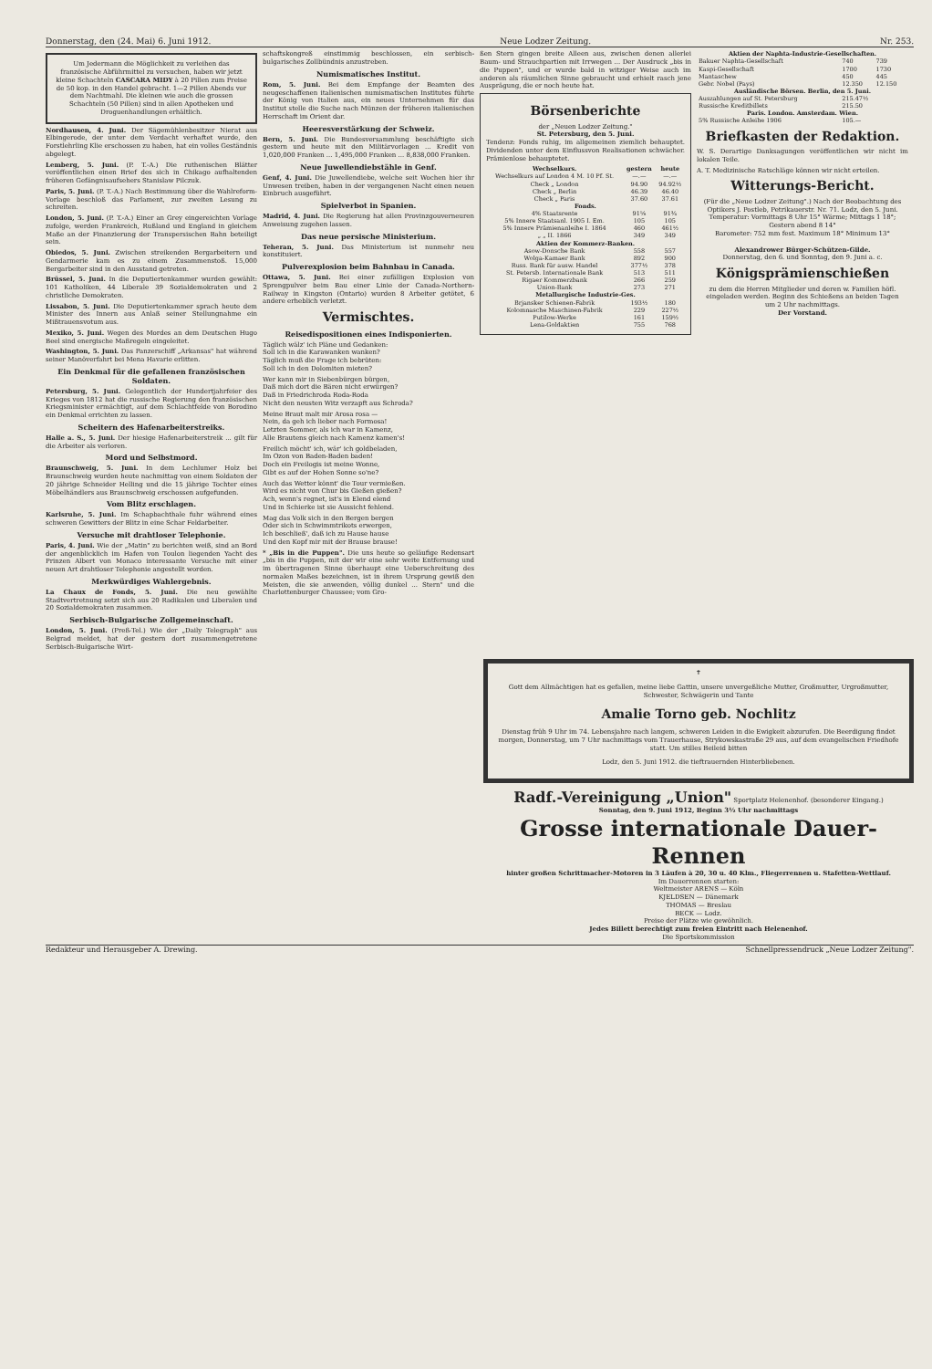Donnerstag, den (24. Mai) 6. Juni 1912. Neue Lodzer Zeitung. Nr. 253.
Um Jedermann die Möglichkeit zu verleihen das französische Abführmittel zu versuchen, haben wir jetzt kleine Schachteln CASCARA MIDY à 20 Pillen zum Preise de 50 kop. in den Handel gebracht. 1—2 Pillen Abends vor dem Nachtmahl. Die kleinen wie auch die grossen Schachteln (50 Pillen) sind in allen Apotheken und Droguenhandlungen erhältlich.
Nordhausen, 4. Juni. Der Sägemühlenbesitzer Nierat aus Elbingerode, der unter dem Verdacht verhaftet wurde, den Forstlehrling Klie erschossen zu haben, hat ein volles Geständnis abgelegt.
Lemberg, 5. Juni. (P. T.-A.) Die ruthenischen Blätter veröffentlichen einen Brief des sich in Chikago aufhaltenden früheren Gefängnisaufsehers Stanislaw Pilczuk.
Paris, 5. Juni. (P. T.-A.) Nach Bestimmung über die Wahlreform-Vorlage beschloß das Parlament, zur zweiten Lesung zu schreiten.
London, 5. Juni. (P. T.-A.) Einer an Grey eingereichten Vorlage zufolge, werden Frankreich, Rußland und England in gleichem Maße an der Finanzierung der Transpersischen Bahn beteiligt sein.
Obiedos, 5. Juni. Zwischen streikenden Bergarbeitern und Gendarmerie kam es zu einem Zusammenstoß. 15,000 Bergarbeiter sind in den Ausstand getreten.
Brüssel, 5. Juni. In die Deputiertenkammer wurden gewählt: 101 Katholiken, 44 Liberale 39 Sozialdemokraten und 2 christliche Demokraten.
Lissabon, 5. Juni. Die Deputiertenkammer sprach heute dem Minister des Innern aus Anlaß seiner Stellungnahme ein Mißtrauensvotum aus.
Mexiko, 5. Juni. Wegen des Mordes an dem Deutschen Hugo Beel sind energische Maßregeln eingeleitet.
Washington, 5. Juni. Das Panzerschiff „Arkansas" hat während seiner Manöverfahrt bei Mena Havarie erlitten.
Ein Denkmal für die gefallenen französischen Soldaten.
Petersburg, 5. Juni. Gelegentlich der Hundertjahrfeier des Krieges von 1812 hat die russische Regierung den französischen Kriegsminister ermächtigt, auf dem Schlachtfelde von Borodino ein Denkmal errichten zu lassen.
Scheitern des Hafenarbeiterstreiks.
Halle a. S., 5. Juni. Der hiesige Hafenarbeiterstreik ... gilt für die Arbeiter als verloren.
Mord und Selbstmord.
Braunschweig, 5. Juni. In dem Lechlumer Holz bei Braunschweig wurden heute nachmittag von einem Soldaten der 20 jährige Schneider Helling und die 15 jährige Tochter eines Möbelhändlers aus Braunschweig erschossen aufgefunden.
Vom Blitz erschlagen.
Karlsruhe, 5. Juni. Im Schapbachthale fuhr während eines schweren Gewitters der Blitz in eine Schar Feldarbeiter.
Versuche mit drahtloser Telephonie.
Paris, 4. Juni. Wie der „Matin" zu berichten weiß, sind an Bord der angenblicklich im Hafen von Toulon liegenden Yacht des Prinzen Albert von Monaco interessante Versuche mit einer neuen Art drahtloser Telephonie angestellt worden.
Merkwürdiges Wahlergebnis.
La Chaux de Fonds, 5. Juni. Die neu gewählte Stadtvertretnung setzt sich aus 20 Radikalen und Liberalen und 20 Sozialdemokraten zusammen.
Serbisch-Bulgarische Zollgemeinschaft.
London, 5. Juni. (Preß-Tel.) Wie der „Daily Telegraph" aus Belgrad meldet, hat der gestern dort zusammengetretene Serbisch-Bulgarische Wirt-
schaftskongreß einstimmig beschlossen, ein serbisch-bulgarisches Zollbündnis anzustreben.
Numismatisches Institut.
Rom, 5. Juni. Bei dem Empfange der Beamten des neugeschaffenen italienischen numismatischen Institutes führte der König von Italien aus, ein neues Unternehmen für das Institut stelle die Suche nach Münzen der früheren italienischen Herrschaft im Orient dar.
Heeresverstärkung der Schweiz.
Bern, 5. Juni. Die Bundesversammlung beschäftigte sich gestern und heute mit den Militärvorlagen ... Kredit von 1,020,000 Franken ... 1,495,000 Franken ... 8,838,000 Franken.
Neue Juwellendiebstähle in Genf.
Genf, 4. Juni. Die Juwellendiebe, welche seit Wochen hier ihr Unwesen treiben, haben in der vergangenen Nacht einen neuen Einbruch ausgeführt.
Spielverbot in Spanien.
Madrid, 4. Juni. Die Regierung hat allen Provinzgouverneuren Anweisung zugehen lassen.
Das neue persische Ministerium.
Teheran, 5. Juni. Das Ministerium ist nunmehr neu konstituiert.
Pulverexplosion beim Bahnbau in Canada.
Ottawa, 5. Juni. Bei einer zufälligen Explosion von Sprengpulver beim Bau einer Linie der Canada-Northern-Railway in Kingston (Ontario) wurden 8 Arbeiter getötet, 6 andere erheblich verletzt.
Vermischtes.
Reisedispositionen eines Indisponierten.
Täglich wälz' ich Pläne und Gedanken:
Soll ich in die Karawanken wanken?
Täglich muß die Frage ich bebrüten:
Soll ich in den Dolomiten mieten?
Wer kann mir in Siebenbürgen bürgen,
Daß mich dort die Bären nicht erwürgen?
Daß in Friedrichroda Roda-Roda
Nicht den neusten Witz verzapft aus Schroda?
Meine Braut malt mir Arosa rosa —
Nein, da geh ich lieber nach Formosa!
Letzten Sommer, als ich war in Kamenz,
Alle Brautens gleich nach Kamenz kamen's!
Freilich möcht' ich, wär' ich goldbeladen,
Im Ozon von Baden-Baden baden!
Doch ein Freilogis ist meine Wonne,
Gibt es auf der Hohen Sonne so'ne?
Auch das Wetter könnt' die Tour vermießen.
Wird es nicht von Chur bis Gießen gießen?
Ach, wenn's regnet, ist's in Elend elend
Und in Schierke ist sie Aussicht fehlend.
Mag das Volk sich in den Bergen bergen
Oder sich in Schwimmtrikots erwergen,
Ich beschließ', daß ich zu Hause hause
Und den Kopf mir mit der Brause brause!
* „Bis in die Puppen". Die uns heute so geläufige Redensart „bis in die Puppen, mit der wir eine sehr weite Entfernung und im übertragenen Sinne überhaupt eine Ueberschreitung des normalen Maßes bezeichnen, ist in ihrem Ursprung gewiß den Meisten, die sie anwenden, völlig dunkel ... Stern" und die Charlottenburger Chaussee; vom Gro-
ßen Stern gingen breite Alleen aus, zwischen denen allerlei Baum- und Strauchpartien mit Irrwegen ... Der Ausdruck „bis in die Puppen", und er wurde bald in witziger Weise auch im anderen als räumlichen Sinne gebraucht und erhielt rasch jene Ausprägung, die er noch heute hat.
Börsenberichte
der „Neuen Lodzer Zeitung."
St. Petersburg, den 5. Juni.
Tendenz: Fonds ruhig, im allgemeinen ziemlich behauptet. Dividenden unter dem Einflussvon Realisationen schwächer. Prämienlose behauptetet.
| Wechselkurs. | gestern | heute |
| --- | --- | --- |
| Wechselkurs auf London 4 M. 10 Pf. St. | —.— | —.— |
| Check „ London | 94.90 | 94.92½ |
| Check „ Berlin | 46.39 | 46.40 |
| Check „ Paris | 37.60 | 37.61 |
| Fonds. | | |
| 4% Staatsrente | 91⅝ | 91¾ |
| 5% Innere Staatsanl. 1905 I. Em. | 105 | 105 |
| 5% Innere Prämienanleihe I. 1864 | 460 | 461½ |
| „ „ II. 1866 | 349 | 349 |
| Aktien der Kommerz-Banken. | | |
| Asow-Donsche Bank | 558 | 557 |
| Wolga-Kamaer Bank | 892 | 900 |
| Russ. Bank für ausw. Handel | 377½ | 378 |
| St. Petersb. Internationale Bank | 513 | 511 |
| Rigaer Kommerzbank | 266 | 259 |
| Union-Bank | 273 | 271 |
| Metallurgische Industrie-Ges. | | |
| Brjansker Schienen-Fabrik | 193½ | 180 |
| Kolomnasche Maschinen-Fabrik | 229 | 227½ |
| Putilow-Werke | 161 | 159½ |
| Lena-Goldaktien | 755 | 768 |
| Aktien der Naphta-Industrie-Gesellschaften. | | |
| --- | --- | --- |
| Bakuer Naphta-Gesellschaft | 740 | 739 |
| Kaspi-Gesellschaft | 1700 | 1730 |
| Mantaschew | 450 | 445 |
| Gebr. Nobel (Pays) | 12.350 | 12.150 |
| Ausländische Börsen. Berlin, den 5. Juni. | | |
| Auszahlungen auf St. Petersburg | 215.47½ | |
| Russische Kreditbillets | 215.50 | |
| Paris. London. Amsterdam. Wien. | | |
| 5% Russische Anleihe 1906 | 105.— | |
Briefkasten der Redaktion.
W. S. Derartige Danksagungen veröffentlichen wir nicht im lokalen Teile.
A. T. Medizinische Ratschläge können wir nicht erteilen.
Witterungs-Bericht.
(Für die „Neue Lodzer Zeitung".) Nach der Beobachtung des Optikers J. Postleb, Petrikauerstr. Nr. 71. Lodz, den 5. Juni.
Temperatur: Vormittags 8 Uhr 15° Wärme; Mittags 1 18°; Gestern abend 8 14°
Barometer: 752 mm fest. Maximum 18° Minimum 13°
Alexandrower Bürger-Schützen-Gilde.
Donnerstag, den 6. und Sonntag, den 9. Juni a. c.
Königsprämienschießen
zu dem die Herren Mitglieder und deren w. Familien höfl. eingeladen werden. Beginn des Schießens an beiden Tagen um 2 Uhr nachmittags.
Der Vorstand.
✝
Gott dem Allmächtigen hat es gefallen, meine liebe Gattin, unsere unvergeßliche Mutter, Großmutter, Urgroßmutter, Schwester, Schwägerin und Tante
Amalie Torno geb. Nochlitz
Dienstag früh 9 Uhr im 74. Lebensjahre nach langem, schweren Leiden in die Ewigkeit abzurufen. Die Beerdigung findet morgen, Donnerstag, um 7 Uhr nachmittags vom Trauerhause, Strykowskastraße 29 aus, auf dem evangelischen Friedhofe statt. Um stilles Beileid bitten
Lodz, den 5. Juni 1912. die tieftrauernden Hinterbliebenen.
Radf.-Vereinigung „Union" Sportplatz Helenenhof. (besonderer Eingang.)
Sonntag, den 9. Juni 1912, Beginn 3½ Uhr nachmittags
Grosse internationale Dauer-Rennen
hinter großen Schrittmacher-Motoren in 3 Läufen à 20, 30 u. 40 Klm., Fliegerrennen u. Stafetten-Wettlauf.
Im Dauerrennen starten:
Weltmeister ARENS — Köln
KJELDSEN — Dänemark
THOMAS — Breslau
BECK — Lodz.
Preise der Plätze wie gewöhnlich.
Jedes Billett berechtigt zum freien Eintritt nach Helenenhof.
Die Sportskommission
Redakteur und Herausgeber A. Drewing. Schnellpressendruck „Neue Lodzer Zeitung".